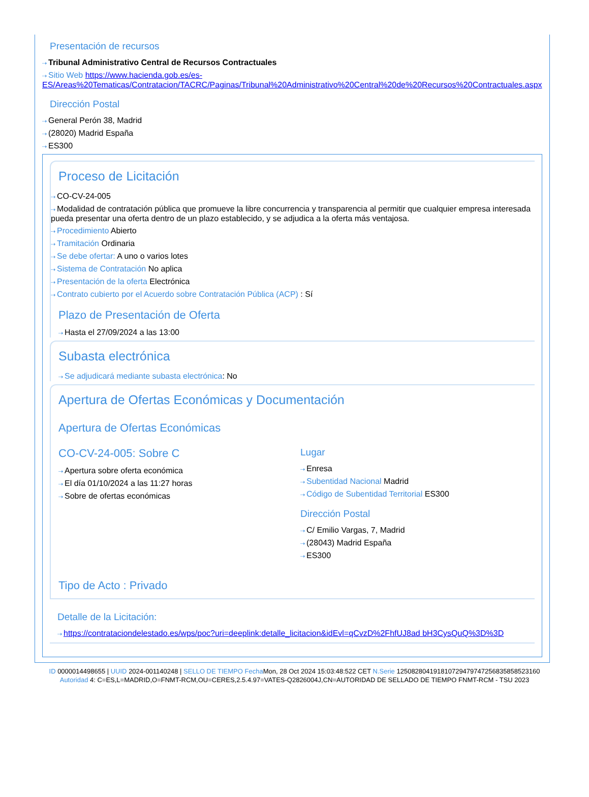Presentación de recursos
⇢ Tribunal Administrativo Central de Recursos Contractuales
⇢ Sitio Web https://www.hacienda.gob.es/es-ES/Areas%20Tematicas/Contratacion/TACRC/Paginas/Tribunal%20Administrativo%20Central%20de%20Recursos%20Contractuales.aspx
Dirección Postal
⇢ General Perón 38, Madrid
⇢ (28020) Madrid España
⇢ ES300
Proceso de Licitación
⇢ CO-CV-24-005
⇢ Modalidad de contratación pública que promueve la libre concurrencia y transparencia al permitir que cualquier empresa interesada pueda presentar una oferta dentro de un plazo establecido, y se adjudica a la oferta más ventajosa.
⇢ Procedimiento Abierto
⇢ Tramitación Ordinaria
⇢ Se debe ofertar: A uno o varios lotes
⇢ Sistema de Contratación No aplica
⇢ Presentación de la oferta Electrónica
⇢ Contrato cubierto por el Acuerdo sobre Contratación Pública (ACP) : Sí
Plazo de Presentación de Oferta
⇢ Hasta el 27/09/2024 a las 13:00
Subasta electrónica
⇢ Se adjudicará mediante subasta electrónica: No
Apertura de Ofertas Económicas y Documentación
Apertura de Ofertas Económicas
CO-CV-24-005: Sobre C
⇢ Apertura sobre oferta económica
⇢ El día 01/10/2024 a las 11:27 horas
⇢ Sobre de ofertas económicas
Lugar
⇢ Enresa
⇢ Subentidad Nacional Madrid
⇢ Código de Subentidad Territorial ES300
Dirección Postal
⇢ C/ Emilio Vargas, 7, Madrid
⇢ (28043) Madrid España
⇢ ES300
Tipo de Acto : Privado
Detalle de la Licitación:
⇢ https://contrataciondelestado.es/wps/poc?uri=deeplink:detalle_licitacion&idEvl=qCvzD%2FhfUJ8ad bH3CysQuQ%3D%3D
ID 0000014498655 | UUID 2024-001140248 | SELLO DE TIEMPO Fecha Mon, 28 Oct 2024 15:03:48:522 CET N.Serie 125082804191810729479747256835858523160 Autoridad 4: C=ES,L=MADRID,O=FNMT-RCM,OU=CERES,2.5.4.97=VATES-Q2826004J,CN=AUTORIDAD DE SELLADO DE TIEMPO FNMT-RCM - TSU 2023